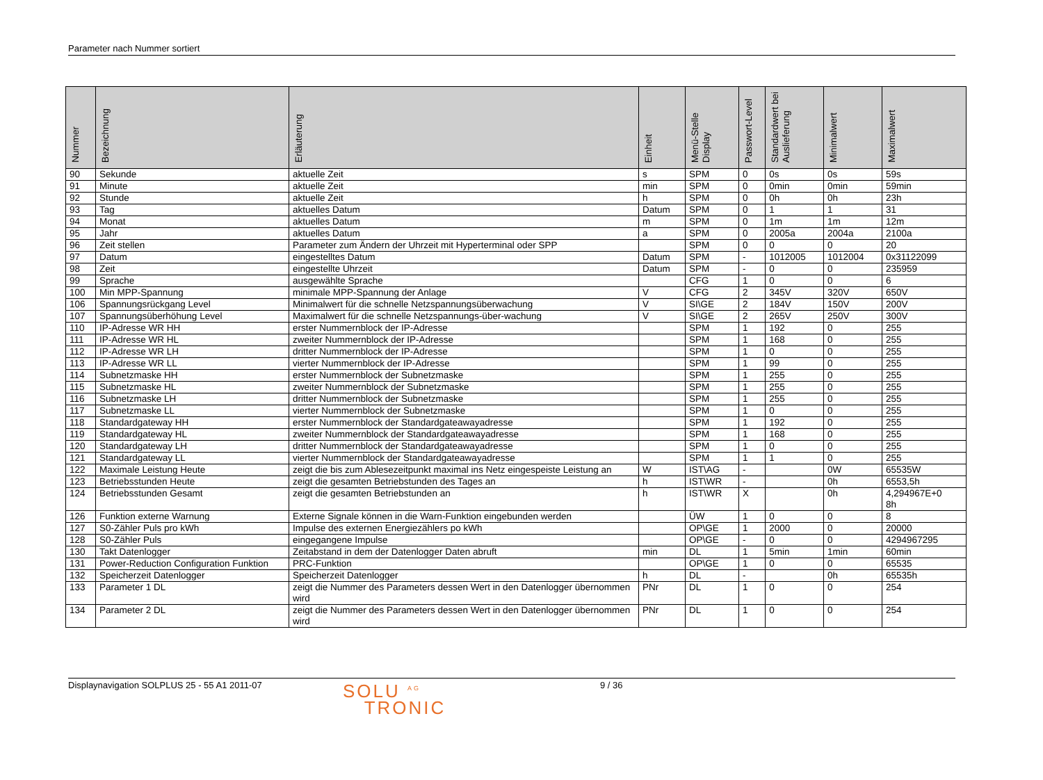Parameter nach Nummer sortiert
| Nummer | Bezeichnung | Erläuterung | Einheit | Menü-Stelle Display | Passwort-Level | Standardwert bei Auslieferung | Minimalwert | Maximalwert |
| --- | --- | --- | --- | --- | --- | --- | --- | --- |
| 90 | Sekunde | aktuelle Zeit | s | SPM | 0 | 0s | 0s | 59s |
| 91 | Minute | aktuelle Zeit | min | SPM | 0 | 0min | 0min | 59min |
| 92 | Stunde | aktuelle Zeit | h | SPM | 0 | 0h | 0h | 23h |
| 93 | Tag | aktuelles Datum | Datum | SPM | 0 | 1 | 1 | 31 |
| 94 | Monat | aktuelles Datum | m | SPM | 0 | 1m | 1m | 12m |
| 95 | Jahr | aktuelles Datum | a | SPM | 0 | 2005a | 2004a | 2100a |
| 96 | Zeit stellen | Parameter zum Ändern der Uhrzeit mit Hyperterminal oder SPP | | SPM | 0 | 0 | 0 | 20 |
| 97 | Datum | eingestelltes Datum | Datum | SPM | - | 1012005 | 1012004 | 0x31122099 |
| 98 | Zeit | eingestellte Uhrzeit | Datum | SPM | - | 0 | 0 | 235959 |
| 99 | Sprache | ausgewählte Sprache | | CFG | 1 | 0 | 0 | 6 |
| 100 | Min MPP-Spannung | minimale MPP-Spannung der Anlage | V | CFG | 2 | 345V | 320V | 650V |
| 106 | Spannungsrückgang Level | Minimalwert für die schnelle Netzspannungsüberwachung | V | SI\GE | 2 | 184V | 150V | 200V |
| 107 | Spannungsüberhöhung Level | Maximalwert für die schnelle Netzspannungs-über-wachung | V | SI\GE | 2 | 265V | 250V | 300V |
| 110 | IP-Adresse WR HH | erster Nummernblock der IP-Adresse | | SPM | 1 | 192 | 0 | 255 |
| 111 | IP-Adresse WR HL | zweiter Nummernblock der IP-Adresse | | SPM | 1 | 168 | 0 | 255 |
| 112 | IP-Adresse WR LH | dritter Nummernblock der IP-Adresse | | SPM | 1 | 0 | 0 | 255 |
| 113 | IP-Adresse WR LL | vierter Nummernblock der IP-Adresse | | SPM | 1 | 99 | 0 | 255 |
| 114 | Subnetzmaske HH | erster Nummernblock der Subnetzmaske | | SPM | 1 | 255 | 0 | 255 |
| 115 | Subnetzmaske HL | zweiter Nummernblock der Subnetzmaske | | SPM | 1 | 255 | 0 | 255 |
| 116 | Subnetzmaske LH | dritter Nummernblock der Subnetzmaske | | SPM | 1 | 255 | 0 | 255 |
| 117 | Subnetzmaske LL | vierter Nummernblock der Subnetzmaske | | SPM | 1 | 0 | 0 | 255 |
| 118 | Standardgateway HH | erster Nummernblock der Standardgateawayadresse | | SPM | 1 | 192 | 0 | 255 |
| 119 | Standardgateway HL | zweiter Nummernblock der Standardgateawayadresse | | SPM | 1 | 168 | 0 | 255 |
| 120 | Standardgateway LH | dritter Nummernblock der Standardgateawayadresse | | SPM | 1 | 0 | 0 | 255 |
| 121 | Standardgateway LL | vierter Nummernblock der Standardgateawayadresse | | SPM | 1 | 1 | 0 | 255 |
| 122 | Maximale Leistung Heute | zeigt die bis zum Ablesezeitpunkt maximal ins Netz eingespeiste Leistung an | W | IST\AG | - | | 0W | 65535W |
| 123 | Betriebsstunden Heute | zeigt die gesamten Betriebstunden des Tages an | h | IST\WR | - | | 0h | 6553,5h |
| 124 | Betriebsstunden Gesamt | zeigt die gesamten Betriebstunden an | h | IST\WR | X | | 0h | 4,294967E+0 8h |
| 126 | Funktion externe Warnung | Externe Signale können in die Warn-Funktion eingebunden werden | | ÜW | 1 | 0 | 0 | 8 |
| 127 | S0-Zähler Puls pro kWh | Impulse des externen Energiezählers po kWh | | OP\GE | 1 | 2000 | 0 | 20000 |
| 128 | S0-Zähler Puls | eingegangene Impulse | | OP\GE | - | 0 | 0 | 4294967295 |
| 130 | Takt Datenlogger | Zeitabstand in dem der Datenlogger Daten abruft | min | DL | 1 | 5min | 1min | 60min |
| 131 | Power-Reduction Configuration Funktion | PRC-Funktion | | OP\GE | 1 | 0 | 0 | 65535 |
| 132 | Speicherzeit Datenlogger | Speicherzeit Datenlogger | h | DL | - | | 0h | 65535h |
| 133 | Parameter 1 DL | zeigt die Nummer des Parameters dessen Wert in den Datenlogger übernommen wird | PNr | DL | 1 | 0 | 0 | 254 |
| 134 | Parameter 2 DL | zeigt die Nummer des Parameters dessen Wert in den Datenlogger übernommen wird | PNr | DL | 1 | 0 | 0 | 254 |
Displaynavigation SOLPLUS 25 - 55 A1 2011-07
SOLU <sup>AG</sup>
TRONIC
9 / 36